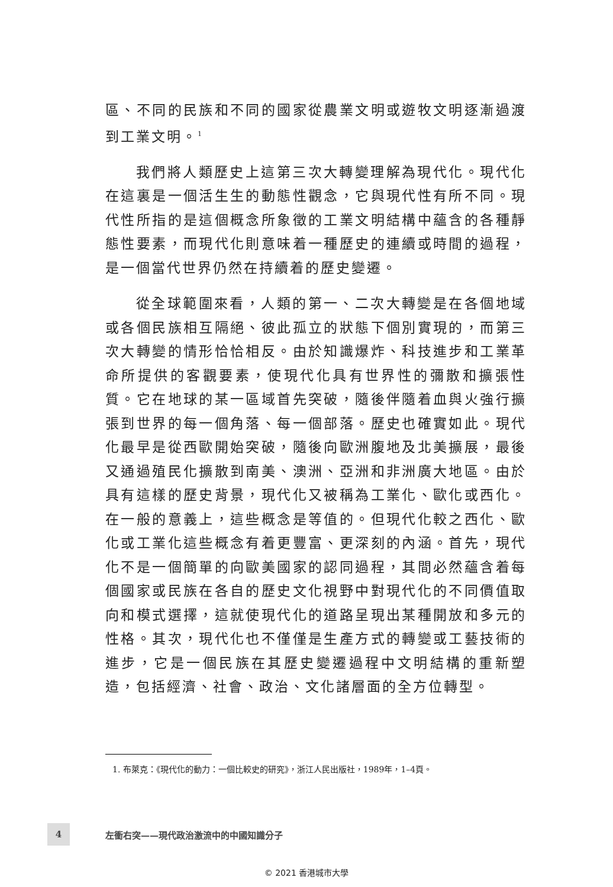區、不同的民族和不同的國家從農業文明或遊牧文明逐漸過渡到工業文明。<sup>1</sup>
我們將人類歷史上這第三次大轉變理解為現代化。現代化在這裏是一個活生生的動態性觀念，它與現代性有所不同。現代性所指的是這個概念所象徵的工業文明結構中蘊含的各種靜態性要素，而現代化則意味着一種歷史的連續或時間的過程，是一個當代世界仍然在持續着的歷史變遷。
從全球範圍來看，人類的第一、二次大轉變是在各個地域或各個民族相互隔絕、彼此孤立的狀態下個別實現的，而第三次大轉變的情形恰恰相反。由於知識爆炸、科技進步和工業革命所提供的客觀要素，使現代化具有世界性的彌散和擴張性質。它在地球的某一區域首先突破，隨後伴隨着血與火強行擴張到世界的每一個角落、每一個部落。歷史也確實如此。現代化最早是從西歐開始突破，隨後向歐洲腹地及北美擴展，最後又通過殖民化擴散到南美、澳洲、亞洲和非洲廣大地區。由於具有這樣的歷史背景，現代化又被稱為工業化、歐化或西化。在一般的意義上，這些概念是等值的。但現代化較之西化、歐化或工業化這些概念有着更豐富、更深刻的內涵。首先，現代化不是一個簡單的向歐美國家的認同過程，其間必然蘊含着每個國家或民族在各自的歷史文化視野中對現代化的不同價值取向和模式選擇，這就使現代化的道路呈現出某種開放和多元的性格。其次，現代化也不僅僅是生產方式的轉變或工藝技術的進步，它是一個民族在其歷史變遷過程中文明結構的重新塑造，包括經濟、社會、政治、文化諸層面的全方位轉型。
1. 布萊克：《現代化的動力：一個比較史的研究》，浙江人民出版社，1989年，1–4頁。
4
左衝右突——現代政治激流中的中國知識分子
© 2021 香港城市大學